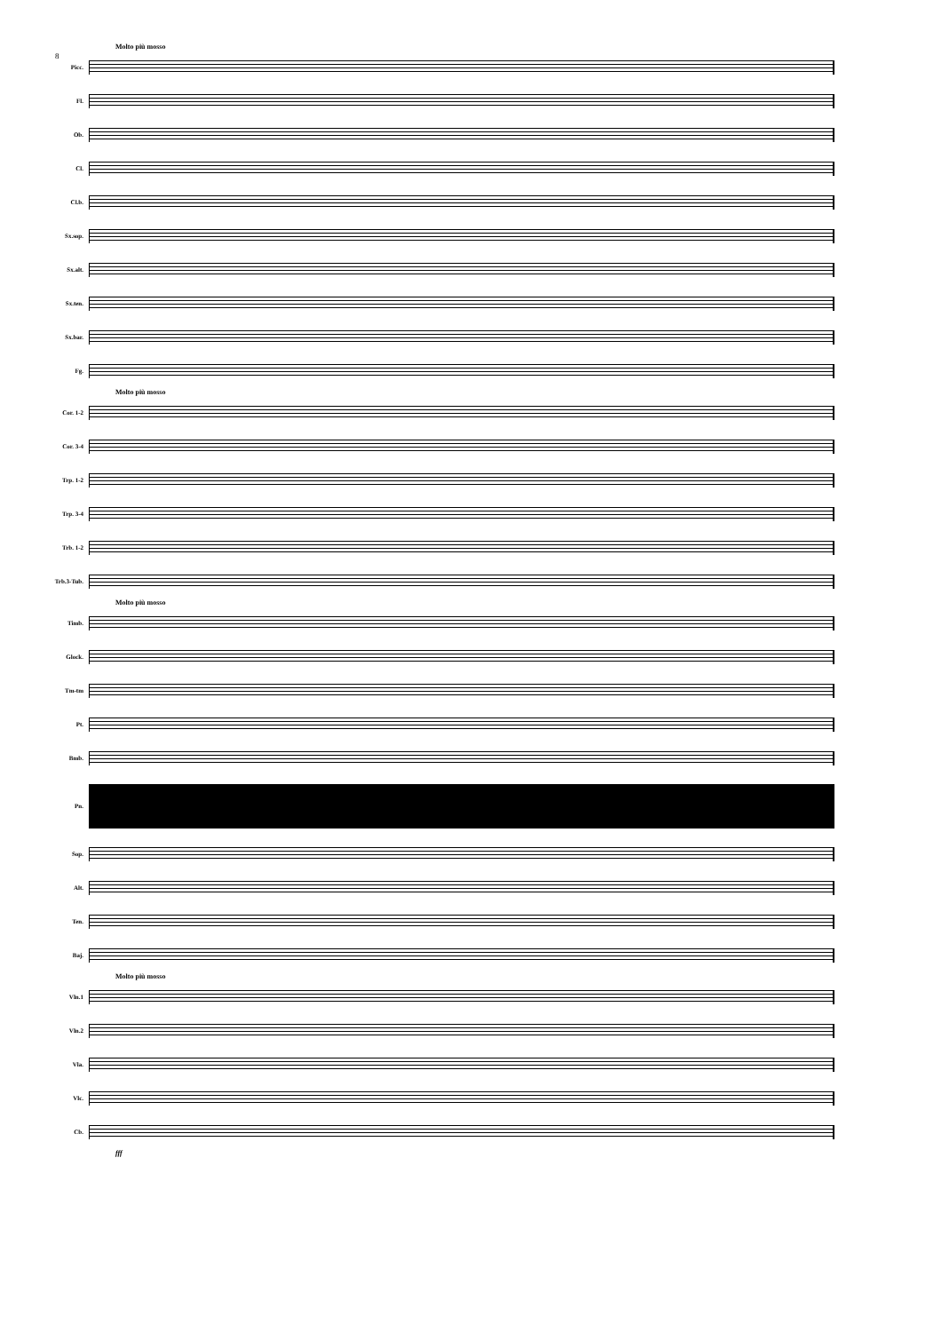8
Molto più mosso
Picc.
Fl.
Ob.
Cl.
Cl.b.
Sx.sop.
Sx.alt.
Sx.ten.
Sx.bar.
Fg.
Molto più mosso
Cor. 1-2
Cor. 3-4
Trp. 1-2
Trp. 3-4
Trb. 1-2
Trb.3-Tub.
Molto più mosso
Timb.
Glock.
Tm-tm
Pt.
Bmb.
Pn.
Sop.
Alt.
Ten.
Baj.
Molto più mosso
Vln.1
Vln.2
Vla.
Vlc.
Cb.
fff